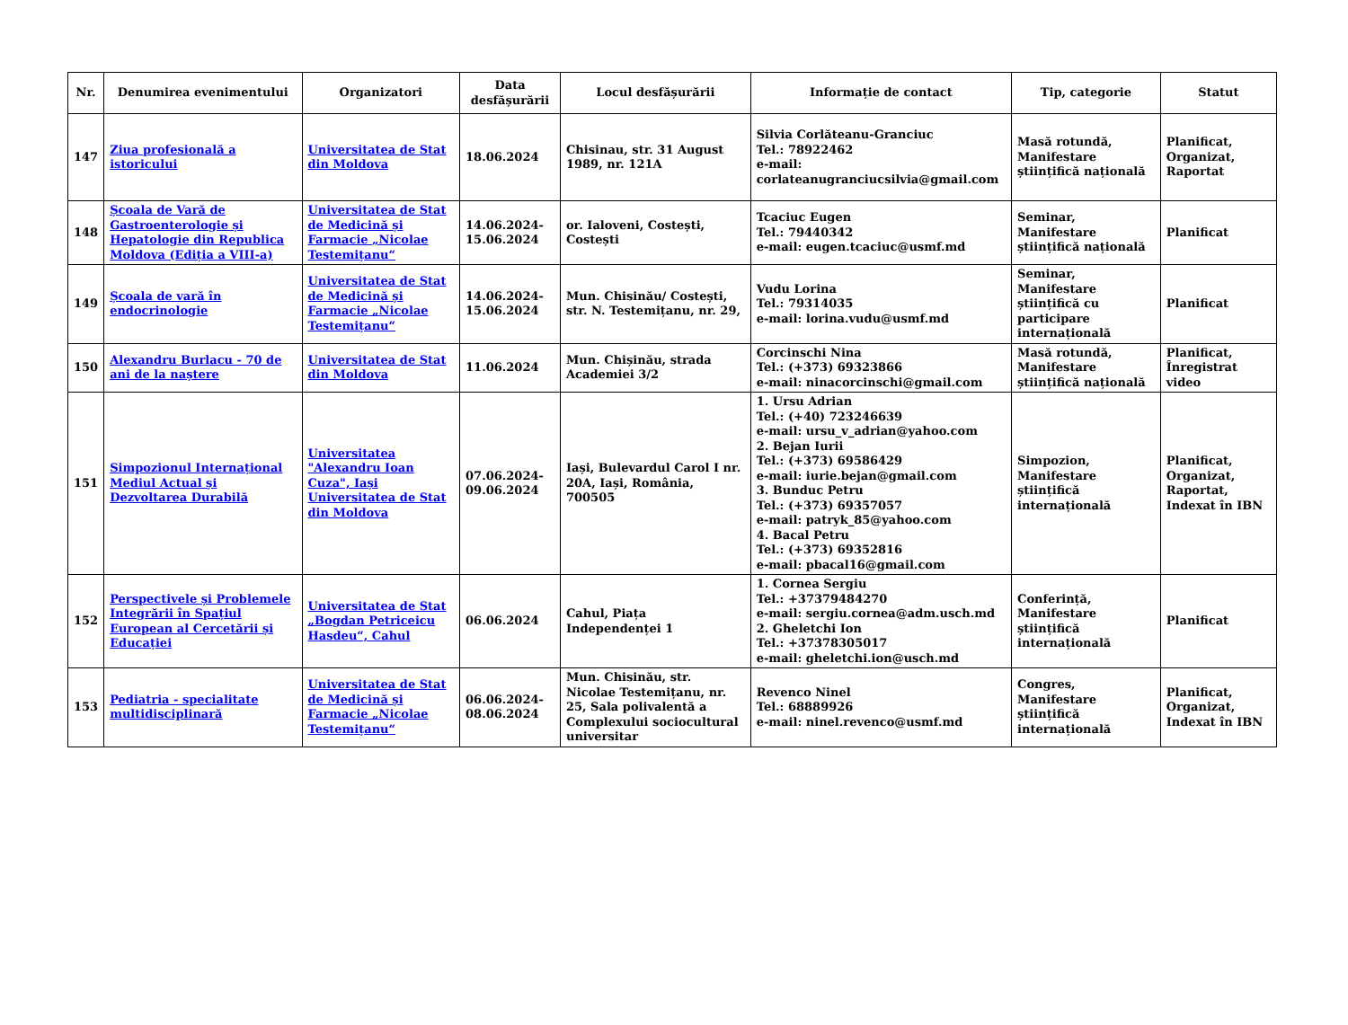| Nr. | Denumirea evenimentului | Organizatori | Data desfășurării | Locul desfășurării | Informație de contact | Tip, categorie | Statut |
| --- | --- | --- | --- | --- | --- | --- | --- |
| 147 | Ziua profesională a istoricului | Universitatea de Stat din Moldova | 18.06.2024 | Chisinau, str. 31 August 1989, nr. 121A | Silvia Corlăteanu-Granciuc Tel.: 78922462 e-mail: corlateanugranciucsilvia@gmail.com | Masă rotundă, Manifestare științifică națională | Planificat, Organizat, Raportat |
| 148 | Școala de Vară de Gastroenterologie și Hepatologie din Republica Moldova (Ediția a VIII-a) | Universitatea de Stat de Medicină și Farmacie „Nicolae Testemițanu“ | 14.06.2024-15.06.2024 | or. Ialoveni, Costești, Costești | Tcaciuc Eugen Tel.: 79440342 e-mail: eugen.tcaciuc@usmf.md | Seminar, Manifestare științifică națională | Planificat |
| 149 | Școala de vară în endocrinologie | Universitatea de Stat de Medicină și Farmacie „Nicolae Testemițanu“ | 14.06.2024-15.06.2024 | Mun. Chisinău/ Costești, str. N. Testemițanu, nr. 29, | Vudu Lorina Tel.: 79314035 e-mail: lorina.vudu@usmf.md | Seminar, Manifestare științifică cu participare internațională | Planificat |
| 150 | Alexandru Burlacu - 70 de ani de la naștere | Universitatea de Stat din Moldova | 11.06.2024 | Mun. Chișinău, strada Academiei 3/2 | Corcinschi Nina Tel.: (+373) 69323866 e-mail: ninacorcinschi@gmail.com | Masă rotundă, Manifestare științifică națională | Planificat, Înregistrat video |
| 151 | Simpozionul Internațional Mediul Actual și Dezvoltarea Durabilă | Universitatea "Alexandru Ioan Cuza", Iași Universitatea de Stat din Moldova | 07.06.2024-09.06.2024 | Iași, Bulevardul Carol I nr. 20A, Iași, România, 700505 | 1. Ursu Adrian Tel.: (+40) 723246639 e-mail: ursu_v_adrian@yahoo.com 2. Bejan Iurii Tel.: (+373) 69586429 e-mail: iurie.bejan@gmail.com 3. Bunduc Petru Tel.: (+373) 69357057 e-mail: patryk_85@yahoo.com 4. Bacal Petru Tel.: (+373) 69352816 e-mail: pbacal16@gmail.com | Simpozion, Manifestare științifică internațională | Planificat, Organizat, Raportat, Indexat în IBN |
| 152 | Perspectivele și Problemele Integrării în Spațiul European al Cercetării și Educației | Universitatea de Stat „Bogdan Petriceicu Hasdeu“, Cahul | 06.06.2024 | Cahul, Piața Independenței 1 | 1. Cornea Sergiu Tel.: +37379484270 e-mail: sergiu.cornea@adm.usch.md 2. Gheletchi Ion Tel.: +37378305017 e-mail: gheletchi.ion@usch.md | Conferință, Manifestare științifică internațională | Planificat |
| 153 | Pediatria - specialitate multidisciplinară | Universitatea de Stat de Medicină și Farmacie „Nicolae Testemițanu“ | 06.06.2024-08.06.2024 | Mun. Chisinău, str. Nicolae Testemițanu, nr. 25, Sala polivalentă a Complexului sociocultural universitar | Revenco Ninel Tel.: 68889926 e-mail: ninel.revenco@usmf.md | Congres, Manifestare științifică internațională | Planificat, Organizat, Indexat în IBN |